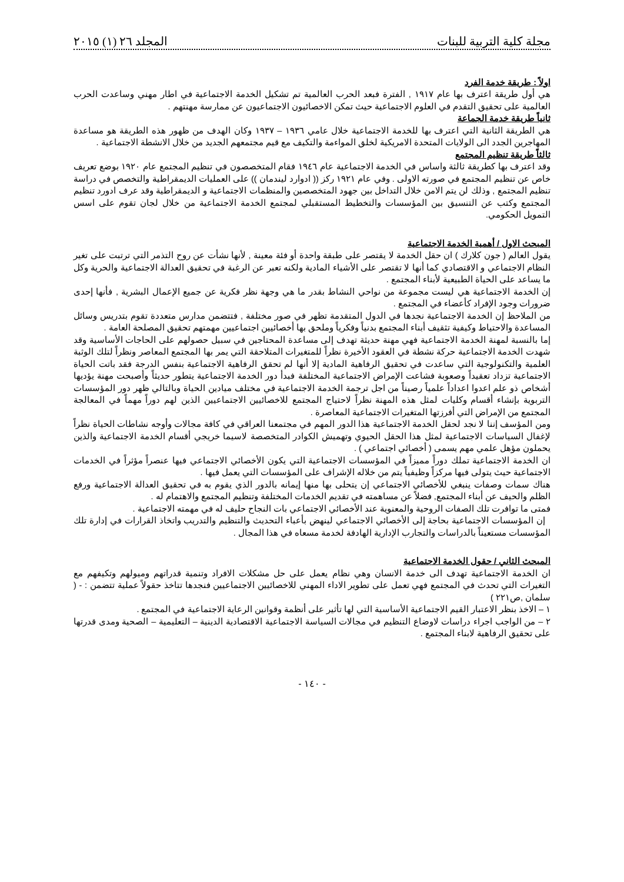مجلة كلية التربية للبنات المجلد ٢٦ (١) ٢٠١٥
اولاً : طريقة خدمة الفرد
هي أول طريقة اعترف بها عام ١٩١٧ , الفترة فبعد الحرب العالمية تم تشكيل الخدمة الاجتماعية في اطار مهني وساعدت الحرب العالمية على تحقيق التقدم في العلوم الاجتماعية حيث تمكن الاخصائيون الاجتماعيون عن ممارسة مهنتهم .
ثانياً طريقة خدمة الجماعة
هي الطريقة الثانية التي اعترف بها للخدمة الاجتماعية خلال عامي ١٩٣٦ – ١٩٣٧ وكان الهدف من ظهور هذه الطريقة هو مساعدة المهاجرين الجدد الى الولايات المتحدة الامريكية لخلق المواءمة والتكيف مع قيم مجتمعهم الجديد من خلال الانشطة الاجتماعية .
ثالثاً طريقة تنظيم المجتمع
وقد اعترف بها كطريقة ثالثة واساس في الخدمة الاجتماعية عام ١٩٤٦ فقام المتخصصون في تنظيم المجتمع عام ١٩٢٠ بوضع تعريف خاص عن تنظيم المجتمع في صورته الاولى . وفي عام ١٩٢١ ركز (( ادوارد ليندمان )) على العمليات الديمقراطية والتخصص في دراسة تنظيم المجتمع , وذلك لن يتم الامن خلال التداخل بين جهود المتخصصين والمنظمات الاجتماعية و الديمقراطية وقد عرف ادورد تنظيم المجتمع وكتب عن التنسيق بين المؤسسات والتخطيط المستقبلي لمجتمع الخدمة الاجتماعية من خلال لجان تقوم على اسس التمويل الحكومي.
المبحث الاول / أهمية الخدمة الاجتماعية
يقول العالم ( جون كلارك ) ان حقل الخدمة لا يقتصر على طبقة واحدة أو فئة معينة , لأنها نشأت عن روح التذمر التي ترتبت على تغير النظام الاجتماعي و الاقتصادي كما أنها لا تقتصر على الأشياء المادية ولكنه تعبر عن الرغبة في تحقيق العدالة الاجتماعية والحرية وكل ما يساعد على الحياة الطبيعية لأبناء المجتمع .
إن الخدمة الاجتماعية هي ليست مجموعة من نواحي النشاط بقدر ما هي وجهة نظر فكرية عن جميع الإعمال البشرية , فأنها إحدى ضرورات وجود الإفراد كأعضاء في المجتمع .
من الملاحظ إن الخدمة الاجتماعية نجدها في الدول المتقدمة تظهر في صور مختلفة , فتتضمن مدارس متعددة تقوم بتدريس وسائل المساعدة والاحتياط وكيفية تثقيف أبناء المجتمع بدنياً وفكرياً وملحق بها أخصائيين اجتماعيين مهمتهم تحقيق المصلحة العامة .
إما بالنسبة لمهنة الخدمة الاجتماعية فهي مهنة حديثة تهدف إلى مساعدة المحتاجين في سبيل حصولهم على الحاجات الأساسية وقد شهدت الخدمة الاجتماعية حركة نشطة في العقود الأخيرة نظراً للمتغيرات المتلاحقة التي يمر بها المجتمع المعاصر ونظراً لتلك الوثبة العلمية والتكنولوجية التي ساعدت في تحقيق الرفاهية المادية إلا أنها لم تحقق الرفاهية الاجتماعية بنفس الدرجة فقد باتت الحياة الاجتماعية تزداد تعقيداً وصعوبة فشاعت الإمراض الاجتماعية المختلفة فبدأ دور الخدمة الاجتماعية يتطور حديثاً وأصبحت مهنة يؤديها أشخاص ذو علم اعدوا اعداداً علمياً رصيناً من اجل ترجمة الخدمة الاجتماعية في مختلف ميادين الحياة وبالتالي ظهر دور المؤسسات التربوية بإنشاء أقسام وكليات لمثل هذه المهنة نظراً لاحتياج المجتمع للاخصائيين الاجتماعيين الذين لهم دوراً مهماً في المعالجة المجتمع من الإمراض التي أفرزتها المتغيرات الاجتماعية المعاصرة .
ومن المؤسف إننا لا نجد لحقل الخدمة الاجتماعية هذا الدور المهم في مجتمعنا العراقي في كافة مجالات وأوجه نشاطات الحياة نظراً لإغفال السياسات الاجتماعية لمثل هذا الحقل الحيوي وتهميش الكوادر المتخصصة لاسيما خريجي أقسام الخدمة الاجتماعية والذين يحملون مؤهل علمي مهم يسمى ( أخصائي اجتماعي ) .
ان الخدمة الاجتماعية تملك دوراً مميزاً في المؤسسات الاجتماعية التي يكون الأخصائي الاجتماعي فيها عنصراً مؤثراً في الخدمات الاجتماعية حيث يتولى فيها مركزاً وظيفياً يتم من خلاله الإشراف على المؤسسات التي يعمل فيها .
هناك سمات وصفات ينبغي للأخصائي الاجتماعي إن يتحلى بها منها إيمانه بالدور الذي يقوم به في تحقيق العدالة الاجتماعية ورفع الظلم والحيف عن أبناء المجتمع, فضلاً عن مساهمته في تقديم الخدمات المختلفة وتنظيم المجتمع والاهتمام له .
فمتى ما توافرت تلك الصفات الروحية والمعنوية عند الأخصائي الاجتماعي بات النجاح حليف له في مهمته الاجتماعية .
إن المؤسسات الاجتماعية بحاجة إلى الأخصائي الاجتماعي لينهض بأعباء التحديث والتنظيم والتدريب واتخاذ القرارات في إدارة تلك المؤسسات مستعيناً بالدراسات والتجارب الإدارية الهادفة لخدمة مسعاه في هذا المجال .
المبحث الثاني / حقول الخدمة الاجتماعية
ان الخدمة الاجتماعية تهدف الى خدمة الانسان وهي نظام يعمل على حل مشكلات الافراد وتنمية قدراتهم وميولهم وتكيفهم مع التغيرات التي تحدث في المجتمع فهي تعمل على تطوير الاداء المهني للاخصائيين الاجتماعيين فنجدها تتاخذ حقولاً عملية تتضمن : - ( سلمان ,ص٢٢١ )
١ – الاخذ بنظر الاعتبار القيم الاجتماعية الأساسية التي لها تأثير على أنظمة وقوانين الرعاية الاجتماعية في المجتمع .
٢ – من الواجب اجراء دراسات لاوضاع التنظيم في مجالات السياسة الاجتماعية الاقتصادية الدينية – التعليمية – الصحية ومدى قدرتها على تحقيق الرفاهية لابناء المجتمع .
- ١٤٠ -